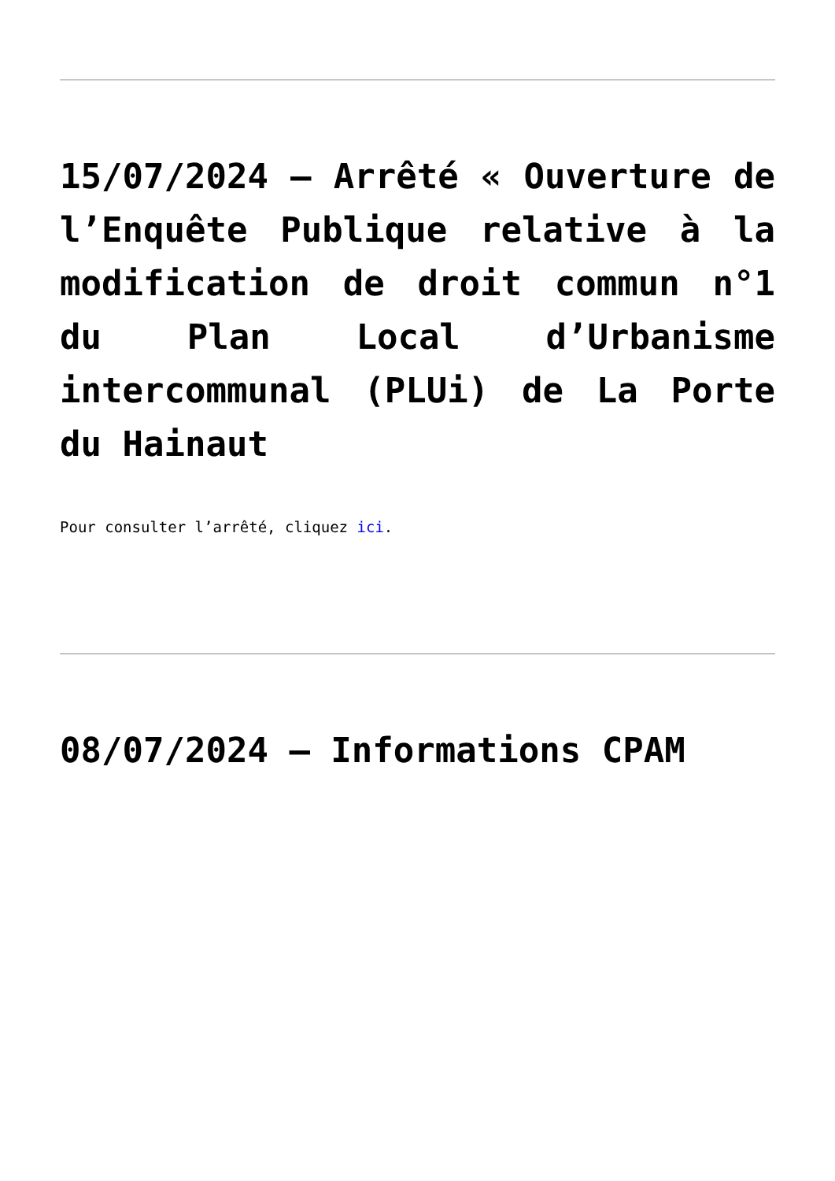15/07/2024 – Arrêté « Ouverture de l’Enquête Publique relative à la modification de droit commun n°1 du Plan Local d’Urbanisme intercommunal (PLUi) de La Porte du Hainaut
Pour consulter l’arrêté, cliquez ici.
08/07/2024 – Informations CPAM